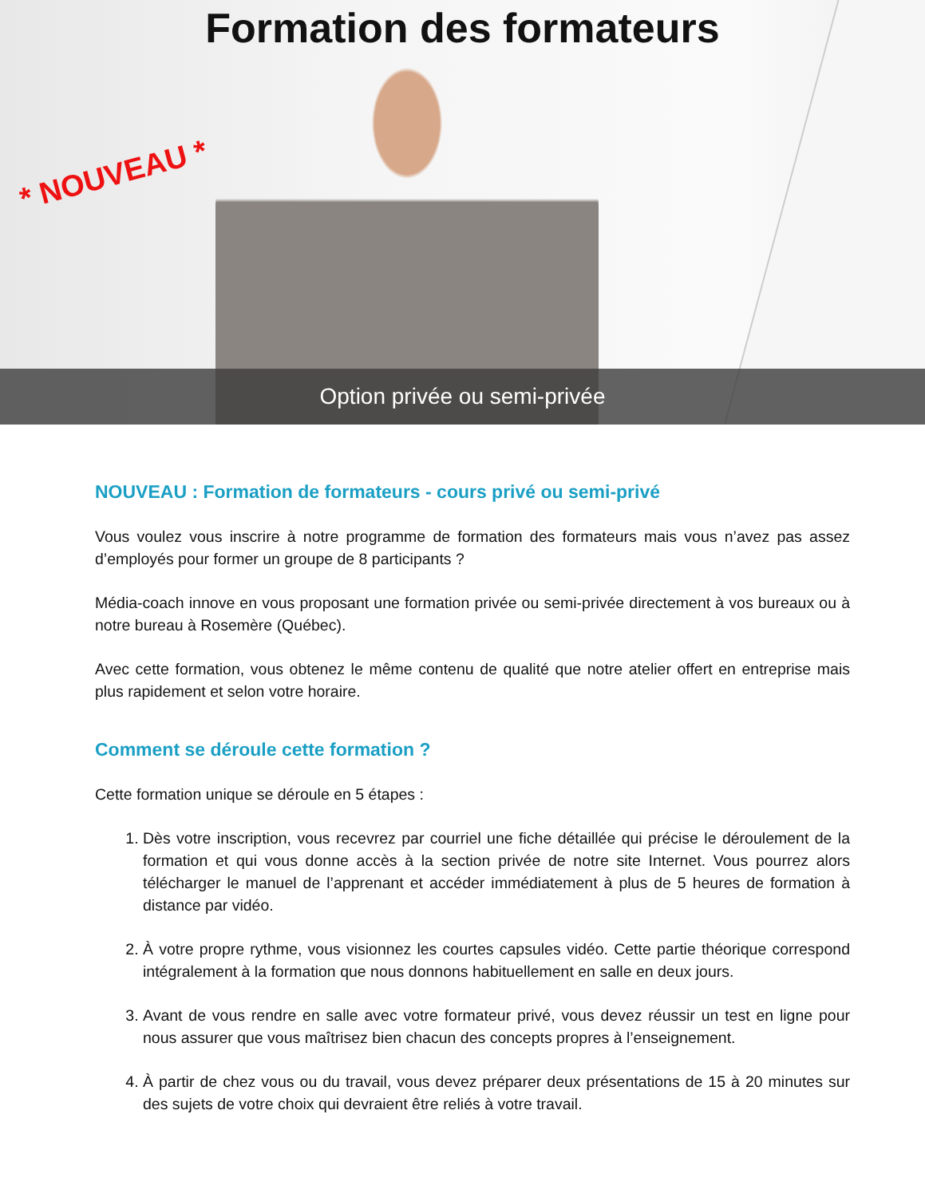Formation des formateurs
* NOUVEAU *
Option privée ou semi-privée
NOUVEAU : Formation de formateurs - cours privé ou semi-privé
Vous voulez vous inscrire à notre programme de formation des formateurs mais vous n’avez pas assez d’employés pour former un groupe de 8 participants ?
Média-coach innove en vous proposant une formation privée ou semi-privée directement à vos bureaux ou à notre bureau à Rosemère (Québec).
Avec cette formation, vous obtenez le même contenu de qualité que notre atelier offert en entreprise mais plus rapidement et selon votre horaire.
Comment se déroule cette formation ?
Cette formation unique se déroule en 5 étapes :
1. Dès votre inscription, vous recevrez par courriel une fiche détaillée qui précise le déroulement de la formation et qui vous donne accès à la section privée de notre site Internet. Vous pourrez alors télécharger le manuel de l’apprenant et accéder immédiatement à plus de 5 heures de formation à distance par vidéo.
2. À votre propre rythme, vous visionnez les courtes capsules vidéo. Cette partie théorique correspond intégralement à la formation que nous donnons habituellement en salle en deux jours.
3. Avant de vous rendre en salle avec votre formateur privé, vous devez réussir un test en ligne pour nous assurer que vous maîtrisez bien chacun des concepts propres à l’enseignement.
4. À partir de chez vous ou du travail, vous devez préparer deux présentations de 15 à 20 minutes sur des sujets de votre choix qui devraient être reliés à votre travail.